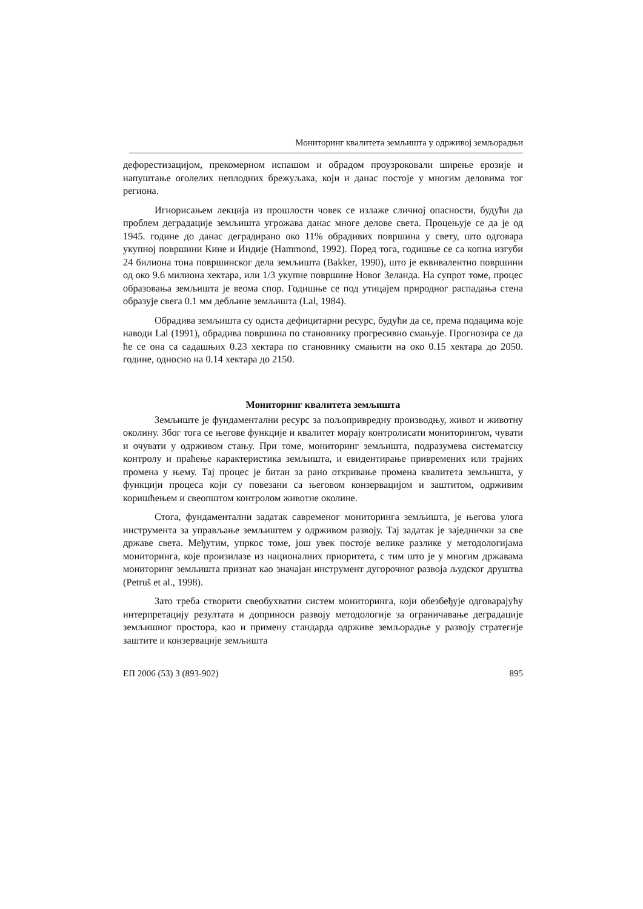Мониторинг квалитета земљишта у одрживој земљорадњи
дефорестизацијом, прекомерном испашом и обрадом проузроковали ширење ерозије и напуштање оголелих неплодних брежуљака, који и данас постоје у многим деловима тог региона.
Игнорисањем лекција из прошлости човек се излаже сличној опасности, будући да проблем деградације земљишта угрожава данас многе делове света. Процењује се да је од 1945. године до данас деградирано око 11% обрадивих површина у свету, што одговара укупној површини Кине и Индије (Hammond, 1992). Поред тога, годишње се са копна изгуби 24 билиона тона површинског дела земљишта (Bakker, 1990), што је еквивалентно површини од око 9.6 милиона хектара, или 1/3 укупне површине Новог Зеланда. На супрот томе, процес образовања земљишта је веома спор. Годишње се под утицајем природног распадања стена образује свега 0.1 мм дебљине земљишта (Lal, 1984).
Обрадива земљишта су одиста дефицитарни ресурс, будући да се, према подацима које наводи Lal (1991), обрадива површина по становнику прогресивно смањује. Прогнозира се да ће се она са садашњих 0.23 хектара по становнику смањити на око 0.15 хектара до 2050. године, односно на 0.14 хектара до 2150.
Мониторинг квалитета земљишта
Земљиште је фундаментални ресурс за пољопривредну производњу, живот и животну околину. Због тога се његове функције и квалитет морају контролисати мониторингом, чувати и очувати у одрживом стању. При томе, мониторинг земљишта, подразумева систематску контролу и праћење карактеристика земљишта, и евидентирање привремених или трајних промена у њему. Тај процес је битан за рано откривање промена квалитета земљишта, у функцији процеса који су повезани са његовом конзервацијом и заштитом, одрживим коришћењем и свеопштом контролом животне околине.
Стога, фундаментални задатак савременог мониторинга земљишта, је његова улога инструмента за управљање земљиштем у одрживом развоју. Тај задатак је заједнички за све државе света. Међутим, упркос томе, још увек постоје велике разлике у методологијама мониторинга, које произилазе из националних приоритета, с тим што је у многим државама мониторинг земљишта признат као значајан инструмент дугорочног развоја људског друштва (Petruš et al., 1998).
Зато треба створити свеобухватни систем мониторинга, који обезбеђује одговарајућу интерпретацију резултата и доприноси развоју методологије за ограничавање деградације земљишног простора, као и примену стандарда одрживе земљорадње у развоју стратегије заштите и конзервације земљишта
ЕП 2006 (53) 3 (893-902) 895